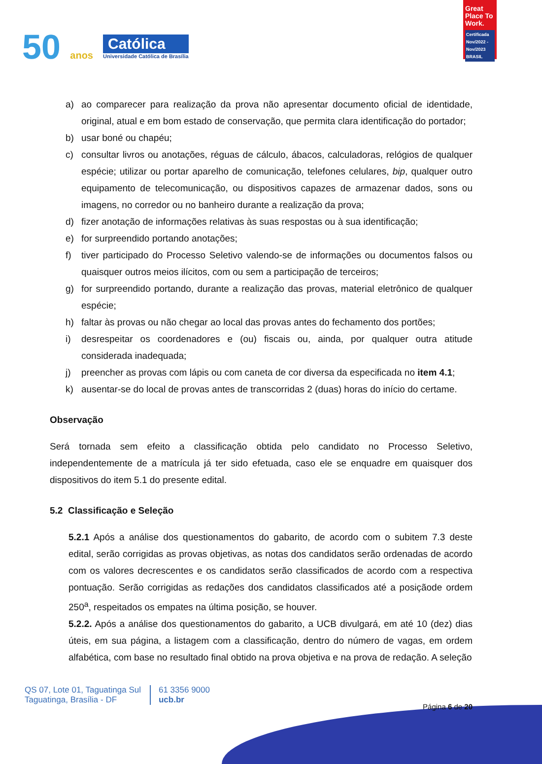50 anos
Católica
Universidade Católica de Brasília
Great Place To Work.
Certificada Nov/2022 - Nov/2023 BRASIL
a) ao comparecer para realização da prova não apresentar documento oficial de identidade, original, atual e em bom estado de conservação, que permita clara identificação do portador;
b) usar boné ou chapéu;
c) consultar livros ou anotações, réguas de cálculo, ábacos, calculadoras, relógios de qualquer espécie; utilizar ou portar aparelho de comunicação, telefones celulares, bip, qualquer outro equipamento de telecomunicação, ou dispositivos capazes de armazenar dados, sons ou imagens, no corredor ou no banheiro durante a realização da prova;
d) fizer anotação de informações relativas às suas respostas ou à sua identificação;
e) for surpreendido portando anotações;
f) tiver participado do Processo Seletivo valendo-se de informações ou documentos falsos ou quaisquer outros meios ilícitos, com ou sem a participação de terceiros;
g) for surpreendido portando, durante a realização das provas, material eletrônico de qualquer espécie;
h) faltar às provas ou não chegar ao local das provas antes do fechamento dos portões;
i) desrespeitar os coordenadores e (ou) fiscais ou, ainda, por qualquer outra atitude considerada inadequada;
j) preencher as provas com lápis ou com caneta de cor diversa da especificada no item 4.1;
k) ausentar-se do local de provas antes de transcorridas 2 (duas) horas do início do certame.
Observação
Será tornada sem efeito a classificação obtida pelo candidato no Processo Seletivo, independentemente de a matrícula já ter sido efetuada, caso ele se enquadre em quaisquer dos dispositivos do item 5.1 do presente edital.
5.2 Classificação e Seleção
5.2.1 Após a análise dos questionamentos do gabarito, de acordo com o subitem 7.3 deste edital, serão corrigidas as provas objetivas, as notas dos candidatos serão ordenadas de acordo com os valores decrescentes e os candidatos serão classificados de acordo com a respectiva pontuação. Serão corrigidas as redações dos candidatos classificados até a posiçãode ordem 250<sup>a</sup>, respeitados os empates na última posição, se houver.
5.2.2. Após a análise dos questionamentos do gabarito, a UCB divulgará, em até 10 (dez) dias úteis, em sua página, a listagem com a classificação, dentro do número de vagas, em ordem alfabética, com base no resultado final obtido na prova objetiva e na prova de redação. A seleção
QS 07, Lote 01, Taguatinga Sul
Taguatinga, Brasília - DF
61 3356 9000
ucb.br
Página 6 de 20